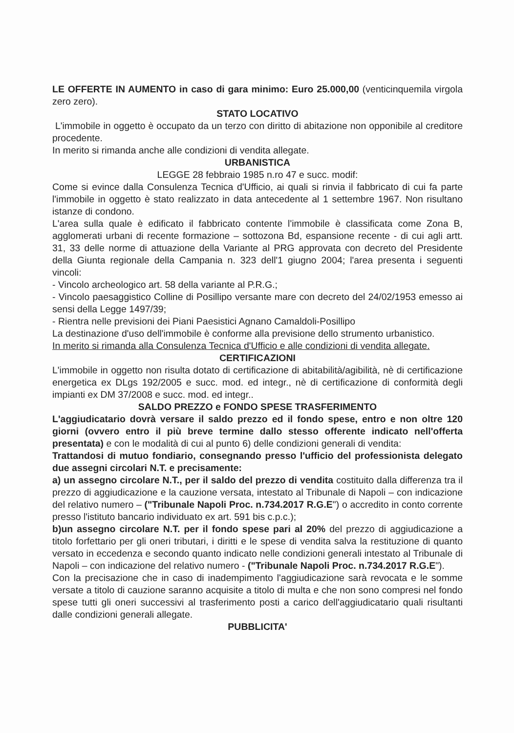LE OFFERTE IN AUMENTO in caso di gara minimo: Euro 25.000,00 (venticinquemila virgola zero zero).
STATO LOCATIVO
L'immobile in oggetto è occupato da un terzo con diritto di abitazione non opponibile al creditore procedente.
In merito si rimanda anche alle condizioni di vendita allegate.
URBANISTICA
LEGGE 28 febbraio 1985 n.ro 47 e succ. modif:
Come si evince dalla Consulenza Tecnica d'Ufficio, ai quali si rinvia il fabbricato di cui fa parte l'immobile in oggetto è stato realizzato in data antecedente al 1 settembre 1967. Non risultano istanze di condono.
L'area sulla quale è edificato il fabbricato contente l'immobile è classificata come Zona B, agglomerati urbani di recente formazione – sottozona Bd, espansione recente - di cui agli artt. 31, 33 delle norme di attuazione della Variante al PRG approvata con decreto del Presidente della Giunta regionale della Campania n. 323 dell'1 giugno 2004; l'area presenta i seguenti vincoli:
- Vincolo archeologico art. 58 della variante al P.R.G.;
- Vincolo paesaggistico Colline di Posillipo versante mare con decreto del 24/02/1953 emesso ai sensi della Legge 1497/39;
- Rientra nelle previsioni dei Piani Paesistici Agnano Camaldoli-Posillipo
La destinazione d'uso dell'immobile è conforme alla previsione dello strumento urbanistico.
In merito si rimanda alla Consulenza Tecnica d'Ufficio e alle condizioni di vendita allegate.
CERTIFICAZIONI
L'immobile in oggetto non risulta dotato di certificazione di abitabilità/agibilità, nè di certificazione energetica ex DLgs 192/2005 e succ. mod. ed integr., nè di certificazione di conformità degli impianti ex DM 37/2008 e succ. mod. ed integr..
SALDO PREZZO e FONDO SPESE TRASFERIMENTO
L'aggiudicatario dovrà versare il saldo prezzo ed il fondo spese, entro e non oltre 120 giorni (ovvero entro il più breve termine dallo stesso offerente indicato nell'offerta presentata) e con le modalità di cui al punto 6) delle condizioni generali di vendita:
Trattandosi di mutuo fondiario, consegnando presso l'ufficio del professionista delegato due assegni circolari N.T. e precisamente:
a) un assegno circolare N.T., per il saldo del prezzo di vendita costituito dalla differenza tra il prezzo di aggiudicazione e la cauzione versata, intestato al Tribunale di Napoli – con indicazione del relativo numero – ("Tribunale Napoli Proc. n.734.2017 R.G.E") o accredito in conto corrente presso l'istituto bancario individuato ex art. 591 bis c.p.c.);
b)un assegno circolare N.T. per il fondo spese pari al 20% del prezzo di aggiudicazione a titolo forfettario per gli oneri tributari, i diritti e le spese di vendita salva la restituzione di quanto versato in eccedenza e secondo quanto indicato nelle condizioni generali intestato al Tribunale di Napoli – con indicazione del relativo numero - ("Tribunale Napoli Proc. n.734.2017 R.G.E").
Con la precisazione che in caso di inadempimento l'aggiudicazione sarà revocata e le somme versate a titolo di cauzione saranno acquisite a titolo di multa e che non sono compresi nel fondo spese tutti gli oneri successivi al trasferimento posti a carico dell'aggiudicatario quali risultanti dalle condizioni generali allegate.
PUBBLICITA'